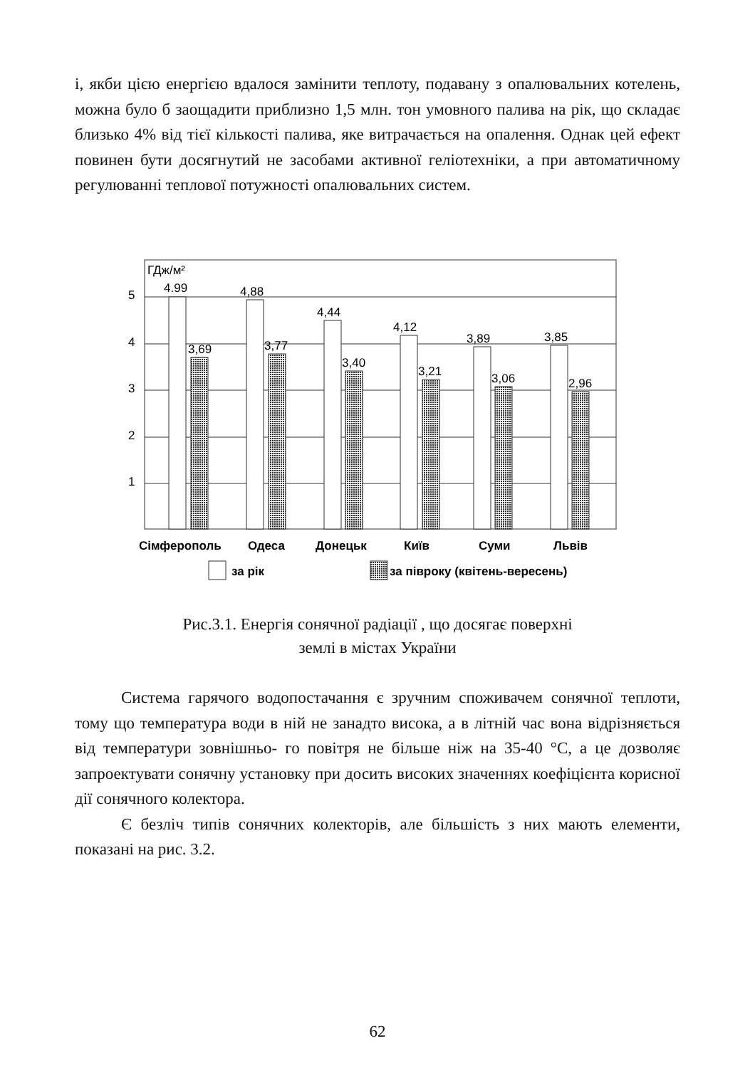і, якби цією енергією вдалося замінити теплоту, подавану з опалювальних котелень, можна було б заощадити приблизно 1,5 млн. тон умовного палива на рік, що складає близько 4% від тієї кількості палива, яке витрачається на опалення. Однак цей ефект повинен бути досягнутий не засобами активної геліотехніки, а при автоматичному регулюванні теплової потужності опалювальних систем.
5
4
3
2
1
ГДж/м²
4.99
4,88
4,44
4,12
3,89
3,85
3,69
3,77
3,40
3,21
3,06
2,96
Сімферополь
Одеса
Донецьк
Київ
Суми
Львів
за рік
за півроку (квітень-вересень)
Рис.3.1. Енергія сонячної радіації , що досягає поверхні
землі в містах України
Система гарячого водопостачання є зручним споживачем сонячної теплоти, тому що температура води в ній не занадто висока, а в літній час вона відрізняється від температури зовнішньо- го повітря не більше ніж на 35-40 °С, а це дозволяє запроектувати сонячну установку при досить високих значеннях коефіцієнта корисної дії сонячного колектора.
Є безліч типів сонячних колекторів, але більшість з них мають елементи, показані на рис. 3.2.
62